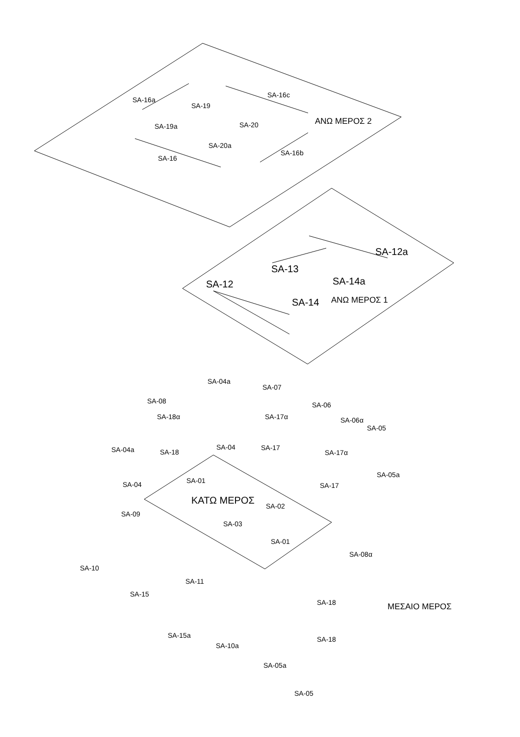SA-16a
SA-16c
SA-19
SA-19a
SA-20
SA-20a
SA-16
SA-16b
ΑΝΩ ΜΕΡΟΣ 2
SA-12a
SA-13
SA-14a
SA-12
SA-14
ΑΝΩ ΜΕΡΟΣ 1
SA-04a
SA-07
SA-08
SA-06
SA-18α
SA-17α
SA-06α
SA-05
SA-04a
SA-04
SA-17
SA-18
SA-17α
SA-05a
SA-01
SA-04
SA-17
ΚΑΤΩ ΜΕΡΟΣ
SA-02
SA-09
SA-03
SA-01
SA-08α
SA-10
SA-11
SA-15
SA-18
ΜΕΣΑΙΟ ΜΕΡΟΣ
SA-15a
SA-10a
SA-18
SA-05a
SA-05